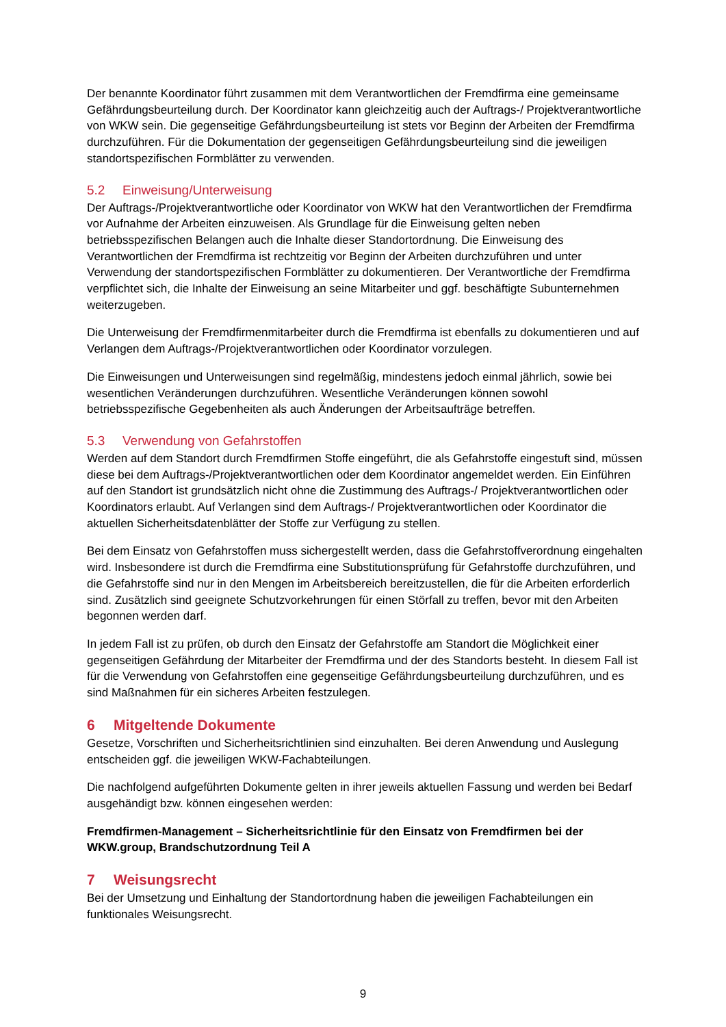Der benannte Koordinator führt zusammen mit dem Verantwortlichen der Fremdfirma eine gemeinsame Gefährdungsbeurteilung durch. Der Koordinator kann gleichzeitig auch der Auftrags-/ Projektverantwortliche von WKW sein. Die gegenseitige Gefährdungsbeurteilung ist stets vor Beginn der Arbeiten der Fremdfirma durchzuführen. Für die Dokumentation der gegenseitigen Gefährdungsbeurteilung sind die jeweiligen standortspezifischen Formblätter zu verwenden.
5.2 Einweisung/Unterweisung
Der Auftrags-/Projektverantwortliche oder Koordinator von WKW hat den Verantwortlichen der Fremdfirma vor Aufnahme der Arbeiten einzuweisen. Als Grundlage für die Einweisung gelten neben betriebsspezifischen Belangen auch die Inhalte dieser Standortordnung. Die Einweisung des Verantwortlichen der Fremdfirma ist rechtzeitig vor Beginn der Arbeiten durchzuführen und unter Verwendung der standortspezifischen Formblätter zu dokumentieren. Der Verantwortliche der Fremdfirma verpflichtet sich, die Inhalte der Einweisung an seine Mitarbeiter und ggf. beschäftigte Subunternehmen weiterzugeben.
Die Unterweisung der Fremdfirmenmitarbeiter durch die Fremdfirma ist ebenfalls zu dokumentieren und auf Verlangen dem Auftrags-/Projektverantwortlichen oder Koordinator vorzulegen.
Die Einweisungen und Unterweisungen sind regelmäßig, mindestens jedoch einmal jährlich, sowie bei wesentlichen Veränderungen durchzuführen. Wesentliche Veränderungen können sowohl betriebsspezifische Gegebenheiten als auch Änderungen der Arbeitsaufträge betreffen.
5.3 Verwendung von Gefahrstoffen
Werden auf dem Standort durch Fremdfirmen Stoffe eingeführt, die als Gefahrstoffe eingestuft sind, müssen diese bei dem Auftrags-/Projektverantwortlichen oder dem Koordinator angemeldet werden. Ein Einführen auf den Standort ist grundsätzlich nicht ohne die Zustimmung des Auftrags-/ Projektverantwortlichen oder Koordinators erlaubt. Auf Verlangen sind dem Auftrags-/ Projektverantwortlichen oder Koordinator die aktuellen Sicherheitsdatenblätter der Stoffe zur Verfügung zu stellen.
Bei dem Einsatz von Gefahrstoffen muss sichergestellt werden, dass die Gefahrstoffverordnung eingehalten wird. Insbesondere ist durch die Fremdfirma eine Substitutionsprüfung für Gefahrstoffe durchzuführen, und die Gefahrstoffe sind nur in den Mengen im Arbeitsbereich bereitzustellen, die für die Arbeiten erforderlich sind. Zusätzlich sind geeignete Schutzvorkehrungen für einen Störfall zu treffen, bevor mit den Arbeiten begonnen werden darf.
In jedem Fall ist zu prüfen, ob durch den Einsatz der Gefahrstoffe am Standort die Möglichkeit einer gegenseitigen Gefährdung der Mitarbeiter der Fremdfirma und der des Standorts besteht. In diesem Fall ist für die Verwendung von Gefahrstoffen eine gegenseitige Gefährdungsbeurteilung durchzuführen, und es sind Maßnahmen für ein sicheres Arbeiten festzulegen.
6 Mitgeltende Dokumente
Gesetze, Vorschriften und Sicherheitsrichtlinien sind einzuhalten. Bei deren Anwendung und Auslegung entscheiden ggf. die jeweiligen WKW-Fachabteilungen.
Die nachfolgend aufgeführten Dokumente gelten in ihrer jeweils aktuellen Fassung und werden bei Bedarf ausgehändigt bzw. können eingesehen werden:
Fremdfirmen-Management – Sicherheitsrichtlinie für den Einsatz von Fremdfirmen bei der WKW.group, Brandschutzordnung Teil A
7 Weisungsrecht
Bei der Umsetzung und Einhaltung der Standortordnung haben die jeweiligen Fachabteilungen ein funktionales Weisungsrecht.
9